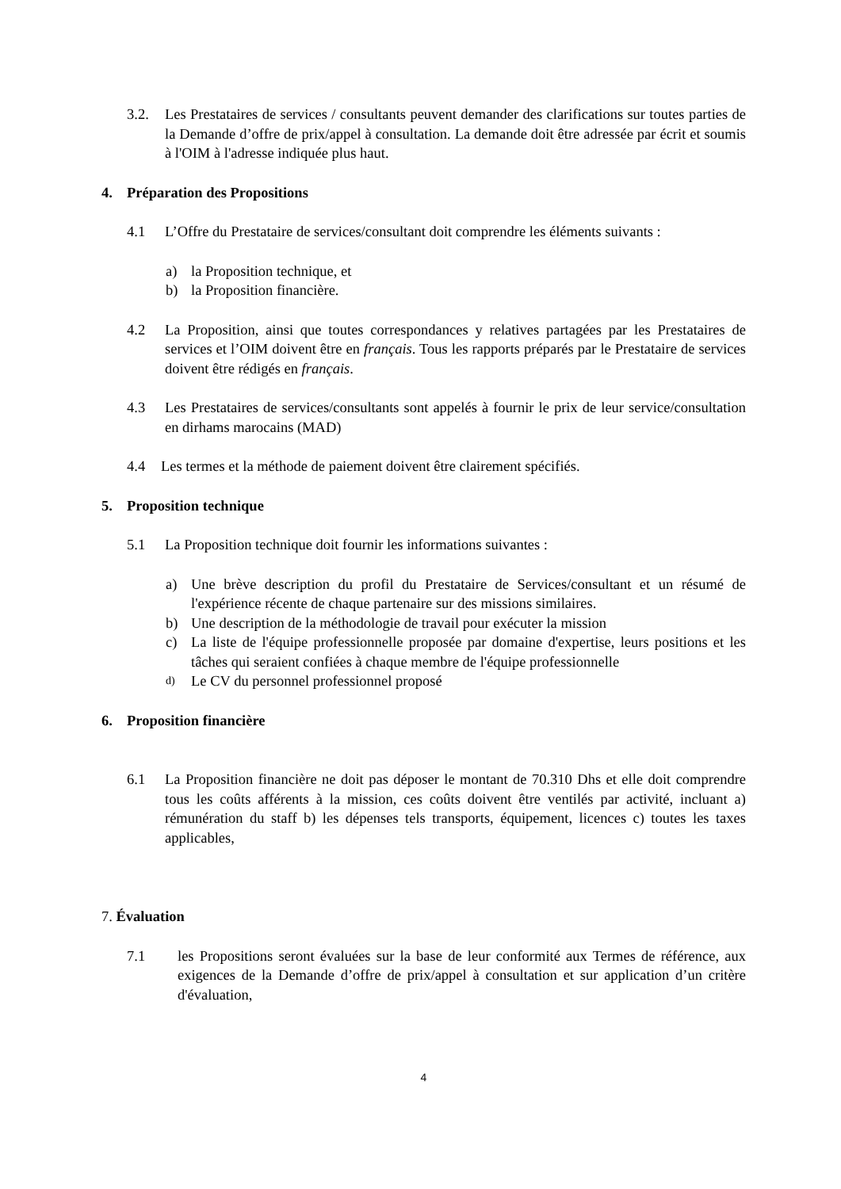3.2. Les Prestataires de services / consultants peuvent demander des clarifications sur toutes parties de la Demande d’offre de prix/appel à consultation. La demande doit être adressée par écrit et soumis à l'OIM à l'adresse indiquée plus haut.
4. Préparation des Propositions
4.1 L’Offre du Prestataire de services/consultant doit comprendre les éléments suivants :
a) la Proposition technique, et
b) la Proposition financière.
4.2 La Proposition, ainsi que toutes correspondances y relatives partagées par les Prestataires de services et l’OIM doivent être en français. Tous les rapports préparés par le Prestataire de services doivent être rédigés en français.
4.3 Les Prestataires de services/consultants sont appelés à fournir le prix de leur service/consultation en dirhams marocains (MAD)
4.4 Les termes et la méthode de paiement doivent être clairement spécifiés.
5. Proposition technique
5.1 La Proposition technique doit fournir les informations suivantes :
a) Une brève description du profil du Prestataire de Services/consultant et un résumé de l'expérience récente de chaque partenaire sur des missions similaires.
b) Une description de la méthodologie de travail pour exécuter la mission
c) La liste de l'équipe professionnelle proposée par domaine d'expertise, leurs positions et les tâches qui seraient confiées à chaque membre de l'équipe professionnelle
d) Le CV du personnel professionnel proposé
6. Proposition financière
6.1 La Proposition financière ne doit pas déposer le montant de 70.310 Dhs et elle doit comprendre tous les coûts afférents à la mission, ces coûts doivent être ventilés par activité, incluant a) rémunération du staff b) les dépenses tels transports, équipement, licences c) toutes les taxes applicables,
7. Évaluation
7.1 les Propositions seront évaluées sur la base de leur conformité aux Termes de référence, aux exigences de la Demande d’offre de prix/appel à consultation et sur application d’un critère d'évaluation,
4